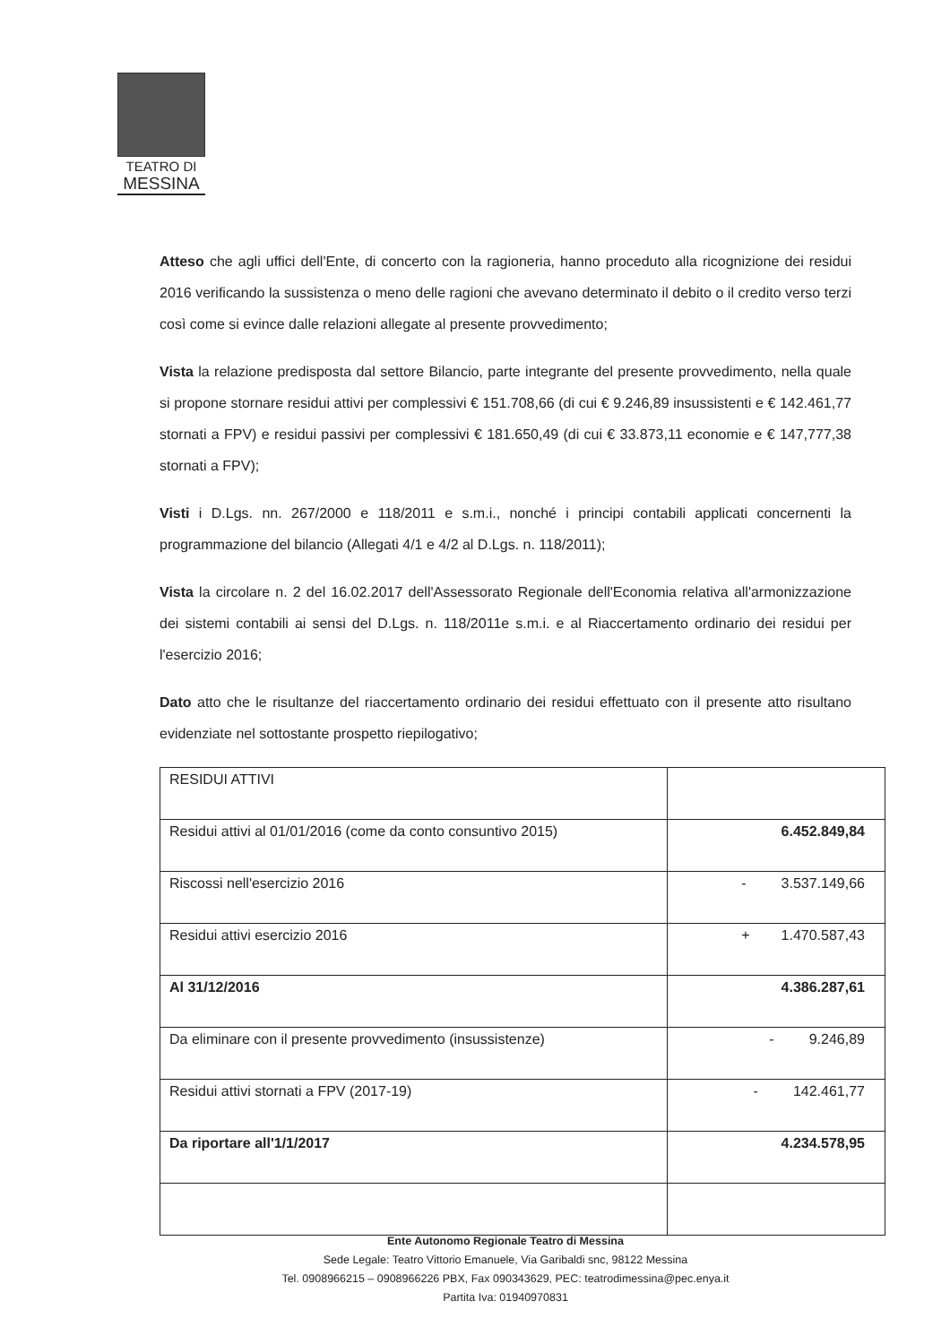TEATRO DI
MESSINA
Atteso che agli uffici dell'Ente, di concerto con la ragioneria, hanno proceduto alla ricognizione dei residui 2016 verificando la sussistenza o meno delle ragioni che avevano determinato il debito o il credito verso terzi così come si evince dalle relazioni allegate al presente provvedimento;
Vista la relazione predisposta dal settore Bilancio, parte integrante del presente provvedimento, nella quale si propone stornare residui attivi per complessivi € 151.708,66 (di cui € 9.246,89 insussistenti e € 142.461,77 stornati a FPV) e residui passivi per complessivi € 181.650,49 (di cui € 33.873,11 economie e € 147,777,38 stornati a FPV);
Visti i D.Lgs. nn. 267/2000 e 118/2011 e s.m.i., nonché i principi contabili applicati concernenti la programmazione del bilancio (Allegati 4/1 e 4/2 al D.Lgs. n. 118/2011);
Vista la circolare n. 2 del 16.02.2017 dell'Assessorato Regionale dell'Economia relativa all'armonizzazione dei sistemi contabili ai sensi del D.Lgs. n. 118/2011e s.m.i. e al Riaccertamento ordinario dei residui per l'esercizio 2016;
Dato atto che le risultanze del riaccertamento ordinario dei residui effettuato con il presente atto risultano evidenziate nel sottostante prospetto riepilogativo;
| RESIDUI ATTIVI | |
| Residui attivi al 01/01/2016 (come da conto consuntivo 2015) | 6.452.849,84 |
| Riscossi nell'esercizio 2016 | - 3.537.149,66 |
| Residui attivi esercizio 2016 | + 1.470.587,43 |
| Al 31/12/2016 | 4.386.287,61 |
| Da eliminare con il presente provvedimento (insussistenze) | - 9.246,89 |
| Residui attivi stornati a FPV (2017-19) | - 142.461,77 |
| Da riportare all'1/1/2017 | 4.234.578,95 |
Ente Autonomo Regionale Teatro di Messina
Sede Legale: Teatro Vittorio Emanuele, Via Garibaldi snc, 98122 Messina
Tel. 0908966215 – 0908966226 PBX, Fax 090343629, PEC: teatrodimessina@pec.enya.it
Partita Iva: 01940970831